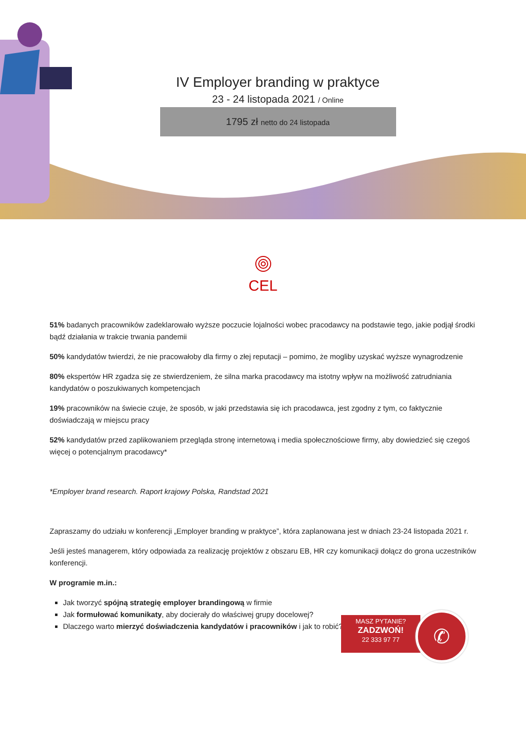IV Employer branding w praktyce
23 - 24 listopada 2021 / Online
1795 zł netto do 24 listopada
CEL
51% badanych pracowników zadeklarowało wyższe poczucie lojalności wobec pracodawcy na podstawie tego, jakie podjął środki bądź działania w trakcie trwania pandemii
50% kandydatów twierdzi, że nie pracowałoby dla firmy o złej reputacji – pomimo, że mogliby uzyskać wyższe wynagrodzenie
80% ekspertów HR zgadza się ze stwierdzeniem, że silna marka pracodawcy ma istotny wpływ na możliwość zatrudniania kandydatów o poszukiwanych kompetencjach
19% pracowników na świecie czuje, że sposób, w jaki przedstawia się ich pracodawca, jest zgodny z tym, co faktycznie doświadczają w miejscu pracy
52% kandydatów przed zaplikowaniem przegląda stronę internetową i media społecznościowe firmy, aby dowiedzieć się czegoś więcej o potencjalnym pracodawcy*
*Employer brand research. Raport krajowy Polska, Randstad 2021
Zapraszamy do udziału w konferencji „Employer branding w praktyce”, która zaplanowana jest w dniach 23-24 listopada 2021 r.
Jeśli jesteś managerem, który odpowiada za realizację projektów z obszaru EB, HR czy komunikacji dołącz do grona uczestników konferencji.
W programie m.in.:
Jak tworzyć spójną strategię employer brandingową w firmie
Jak formułować komunikaty, aby docierały do właściwej grupy docelowej?
Dlaczego warto mierzyć doświadczenia kandydatów i pracowników i jak to robić?
MASZ PYTANIE?
ZADZWOŃ!
22 333 97 77
✆